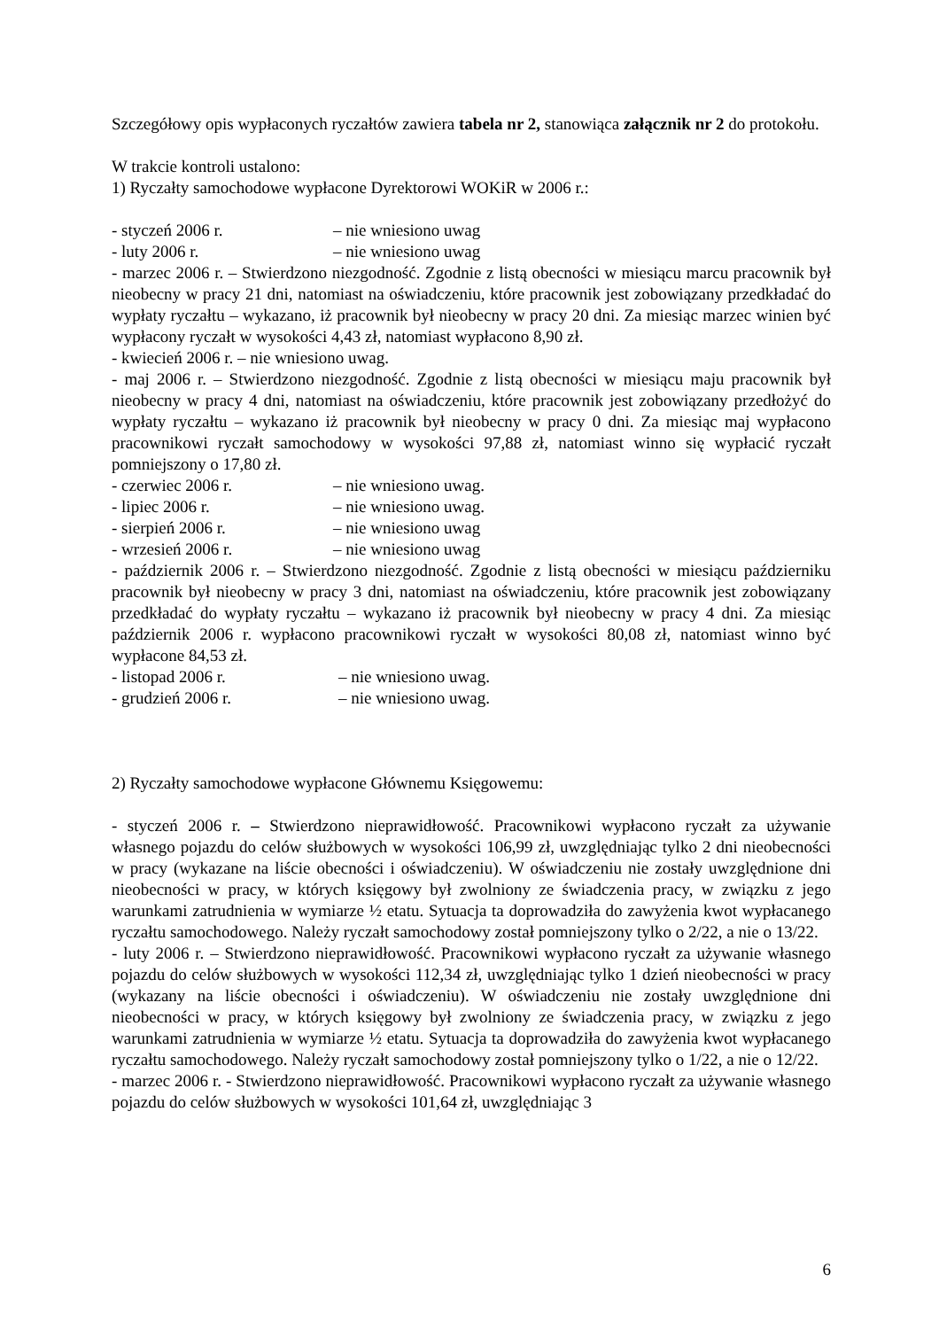Szczegółowy opis wypłaconych ryczałtów zawiera tabela nr 2, stanowiąca załącznik nr 2 do protokołu.
W trakcie kontroli ustalono:
1) Ryczałty samochodowe wypłacone Dyrektorowi WOKiR w 2006 r.:
- styczeń 2006 r. – nie wniesiono uwag
- luty 2006 r. – nie wniesiono uwag
- marzec 2006 r. – Stwierdzono niezgodność. Zgodnie z listą obecności w miesiącu marcu pracownik był nieobecny w pracy 21 dni, natomiast na oświadczeniu, które pracownik jest zobowiązany przedkładać do wypłaty ryczałtu – wykazano, iż pracownik był nieobecny w pracy 20 dni. Za miesiąc marzec winien być wypłacony ryczałt w wysokości 4,43 zł, natomiast wypłacono 8,90 zł.
- kwiecień 2006 r. – nie wniesiono uwag.
- maj 2006 r. – Stwierdzono niezgodność. Zgodnie z listą obecności w miesiącu maju pracownik był nieobecny w pracy 4 dni, natomiast na oświadczeniu, które pracownik jest zobowiązany przedłożyć do wypłaty ryczałtu – wykazano iż pracownik był nieobecny w pracy 0 dni. Za miesiąc maj wypłacono pracownikowi ryczałt samochodowy w wysokości 97,88 zł, natomiast winno się wypłacić ryczałt pomniejszony o 17,80 zł.
- czerwiec 2006 r. – nie wniesiono uwag.
- lipiec 2006 r. – nie wniesiono uwag.
- sierpień 2006 r. – nie wniesiono uwag
- wrzesień 2006 r. – nie wniesiono uwag
- październik 2006 r. – Stwierdzono niezgodność. Zgodnie z listą obecności w miesiącu październiku pracownik był nieobecny w pracy 3 dni, natomiast na oświadczeniu, które pracownik jest zobowiązany przedkładać do wypłaty ryczałtu – wykazano iż pracownik był nieobecny w pracy 4 dni. Za miesiąc październik 2006 r. wypłacono pracownikowi ryczałt w wysokości 80,08 zł, natomiast winno być wypłacone 84,53 zł.
- listopad 2006 r. – nie wniesiono uwag.
- grudzień 2006 r. – nie wniesiono uwag.
2) Ryczałty samochodowe wypłacone Głównemu Księgowemu:
- styczeń 2006 r. – Stwierdzono nieprawidłowość. Pracownikowi wypłacono ryczałt za używanie własnego pojazdu do celów służbowych w wysokości 106,99 zł, uwzględniając tylko 2 dni nieobecności w pracy (wykazane na liście obecności i oświadczeniu). W oświadczeniu nie zostały uwzględnione dni nieobecności w pracy, w których księgowy był zwolniony ze świadczenia pracy, w związku z jego warunkami zatrudnienia w wymiarze ½ etatu. Sytuacja ta doprowadziła do zawyżenia kwot wypłacanego ryczałtu samochodowego. Należy ryczałt samochodowy został pomniejszony tylko o 2/22, a nie o 13/22.
- luty 2006 r. – Stwierdzono nieprawidłowość. Pracownikowi wypłacono ryczałt za używanie własnego pojazdu do celów służbowych w wysokości 112,34 zł, uwzględniając tylko 1 dzień nieobecności w pracy (wykazany na liście obecności i oświadczeniu). W oświadczeniu nie zostały uwzględnione dni nieobecności w pracy, w których księgowy był zwolniony ze świadczenia pracy, w związku z jego warunkami zatrudnienia w wymiarze ½ etatu. Sytuacja ta doprowadziła do zawyżenia kwot wypłacanego ryczałtu samochodowego. Należy ryczałt samochodowy został pomniejszony tylko o 1/22, a nie o 12/22.
- marzec 2006 r. - Stwierdzono nieprawidłowość. Pracownikowi wypłacono ryczałt za używanie własnego pojazdu do celów służbowych w wysokości 101,64 zł, uwzględniając 3
6